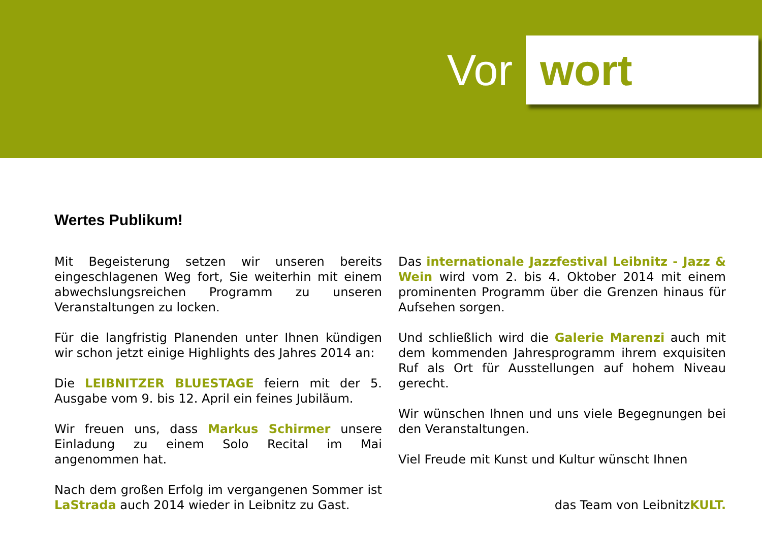Vor wort
Wertes Publikum!
Mit Begeisterung setzen wir unseren bereits eingeschlagenen Weg fort, Sie weiterhin mit einem abwechslungsreichen Programm zu unseren Veranstaltungen zu locken.
Für die langfristig Planenden unter Ihnen kündigen wir schon jetzt einige Highlights des Jahres 2014 an:
Die LEIBNITZER BLUESTAGE feiern mit der 5. Ausgabe vom 9. bis 12. April ein feines Jubiläum.
Wir freuen uns, dass Markus Schirmer unsere Einladung zu einem Solo Recital im Mai angenommen hat.
Nach dem großen Erfolg im vergangenen Sommer ist LaStrada auch 2014 wieder in Leibnitz zu Gast.
Das internationale Jazzfestival Leibnitz - Jazz & Wein wird vom 2. bis 4. Oktober 2014 mit einem prominenten Programm über die Grenzen hinaus für Aufsehen sorgen.
Und schließlich wird die Galerie Marenzi auch mit dem kommenden Jahresprogramm ihrem exquisiten Ruf als Ort für Ausstellungen auf hohem Niveau gerecht.
Wir wünschen Ihnen und uns viele Begegnungen bei den Veranstaltungen.
Viel Freude mit Kunst und Kultur wünscht Ihnen
das Team von LeibnitzKULT.